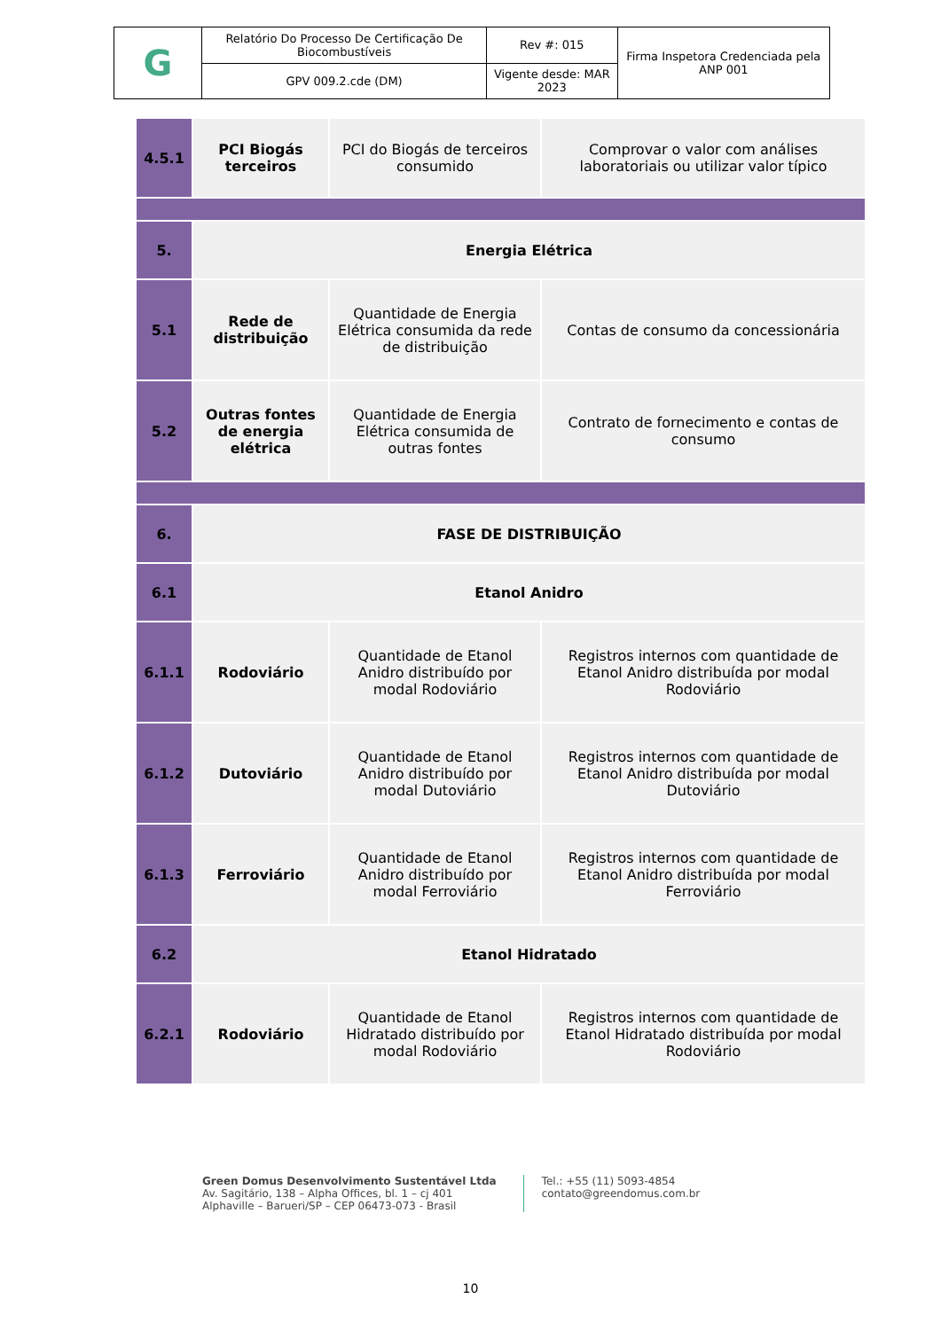| G | Relatório Do Processo De Certificação De Biocombustíveis | Rev #: 015 | Firma Inspetora Credenciada pela ANP 001 |
| | GPV 009.2.cde (DM) | Vigente desde: MAR 2023 | |
| 4.5.1 | PCI Biogás terceiros | PCI do Biogás de terceiros consumido | Comprovar o valor com análises laboratoriais ou utilizar valor típico |
| 5. | Energia Elétrica | | |
| 5.1 | Rede de distribuição | Quantidade de Energia Elétrica consumida da rede de distribuição | Contas de consumo da concessionária |
| 5.2 | Outras fontes de energia elétrica | Quantidade de Energia Elétrica consumida de outras fontes | Contrato de fornecimento e contas de consumo |
| 6. | FASE DE DISTRIBUIÇÃO | | |
| 6.1 | Etanol Anidro | | |
| 6.1.1 | Rodoviário | Quantidade de Etanol Anidro distribuído por modal Rodoviário | Registros internos com quantidade de Etanol Anidro distribuída por modal Rodoviário |
| 6.1.2 | Dutoviário | Quantidade de Etanol Anidro distribuído por modal Dutoviário | Registros internos com quantidade de Etanol Anidro distribuída por modal Dutoviário |
| 6.1.3 | Ferroviário | Quantidade de Etanol Anidro distribuído por modal Ferroviário | Registros internos com quantidade de Etanol Anidro distribuída por modal Ferroviário |
| 6.2 | Etanol Hidratado | | |
| 6.2.1 | Rodoviário | Quantidade de Etanol Hidratado distribuído por modal Rodoviário | Registros internos com quantidade de Etanol Hidratado distribuída por modal Rodoviário |
Green Domus Desenvolvimento Sustentável Ltda
Av. Sagitário, 138 – Alpha Offices, bl. 1 – cj 401
Alphaville – Barueri/SP – CEP 06473-073 - Brasil
Tel.: +55 (11) 5093-4854
contato@greendomus.com.br
10